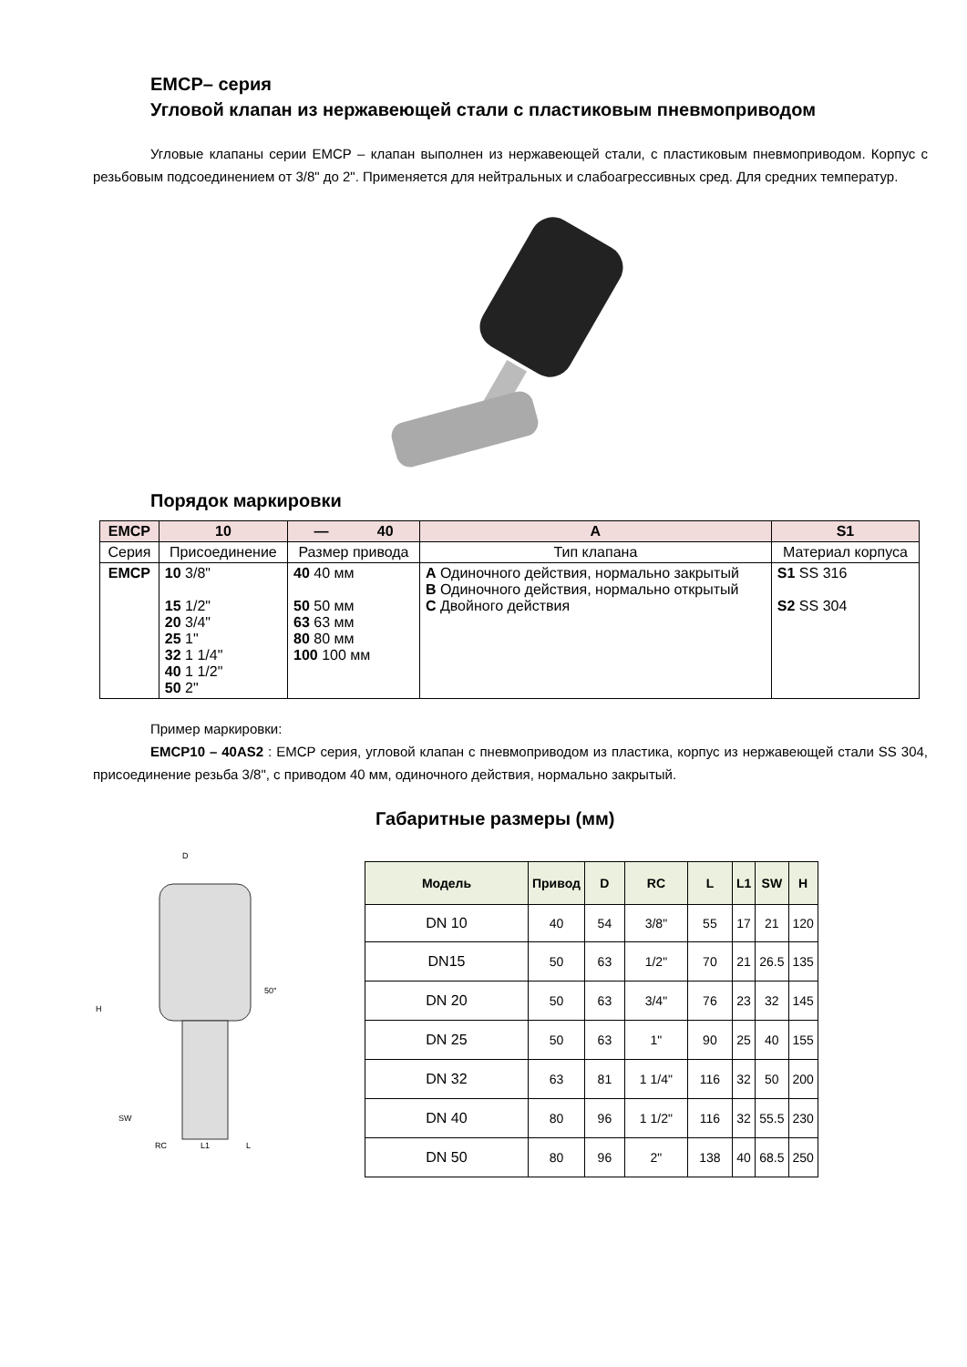ЕМСР– серия
Угловой клапан из нержавеющей стали с пластиковым пневмоприводом
Угловые клапаны серии ЕМСР – клапан выполнен из нержавеющей стали, с пластиковым пневмоприводом. Корпус с резьбовым подсоединением от 3/8" до 2". Применяется для нейтральных и слабоагрессивных сред. Для средних температур.
Порядок маркировки
| EMCP | 10 | — 40 | A | S1 |
| Серия | Присоединение | Размер привода | Тип клапана | Материал корпуса |
| EMCP | 10 3/8" 15 1/2" 20 3/4" 25 1" 32 1 1/4" 40 1 1/2" 50 2" | 40 40 мм 50 50 мм 63 63 мм 80 80 мм 100 100 мм | A Одиночного действия, нормально закрытый B Одиночного действия, нормально открытый C Двойного действия | S1 SS 316 S2 SS 304 |
Пример маркировки:
EMCP10 – 40AS2 : ЕМСР серия, угловой клапан с пневмоприводом из пластика, корпус из нержавеющей стали SS 304, присоединение резьба 3/8", с приводом 40 мм, одиночного действия, нормально закрытый.
Габаритные размеры (мм)
D
H
SW
RC
L1
L
50°
| Модель | Привод | D | RC | L | L1 | SW | H |
| --- | --- | --- | --- | --- | --- | --- | --- |
| DN 10 | 40 | 54 | 3/8" | 55 | 17 | 21 | 120 |
| DN15 | 50 | 63 | 1/2" | 70 | 21 | 26.5 | 135 |
| DN 20 | 50 | 63 | 3/4" | 76 | 23 | 32 | 145 |
| DN 25 | 50 | 63 | 1" | 90 | 25 | 40 | 155 |
| DN 32 | 63 | 81 | 1 1/4" | 116 | 32 | 50 | 200 |
| DN 40 | 80 | 96 | 1 1/2" | 116 | 32 | 55.5 | 230 |
| DN 50 | 80 | 96 | 2" | 138 | 40 | 68.5 | 250 |